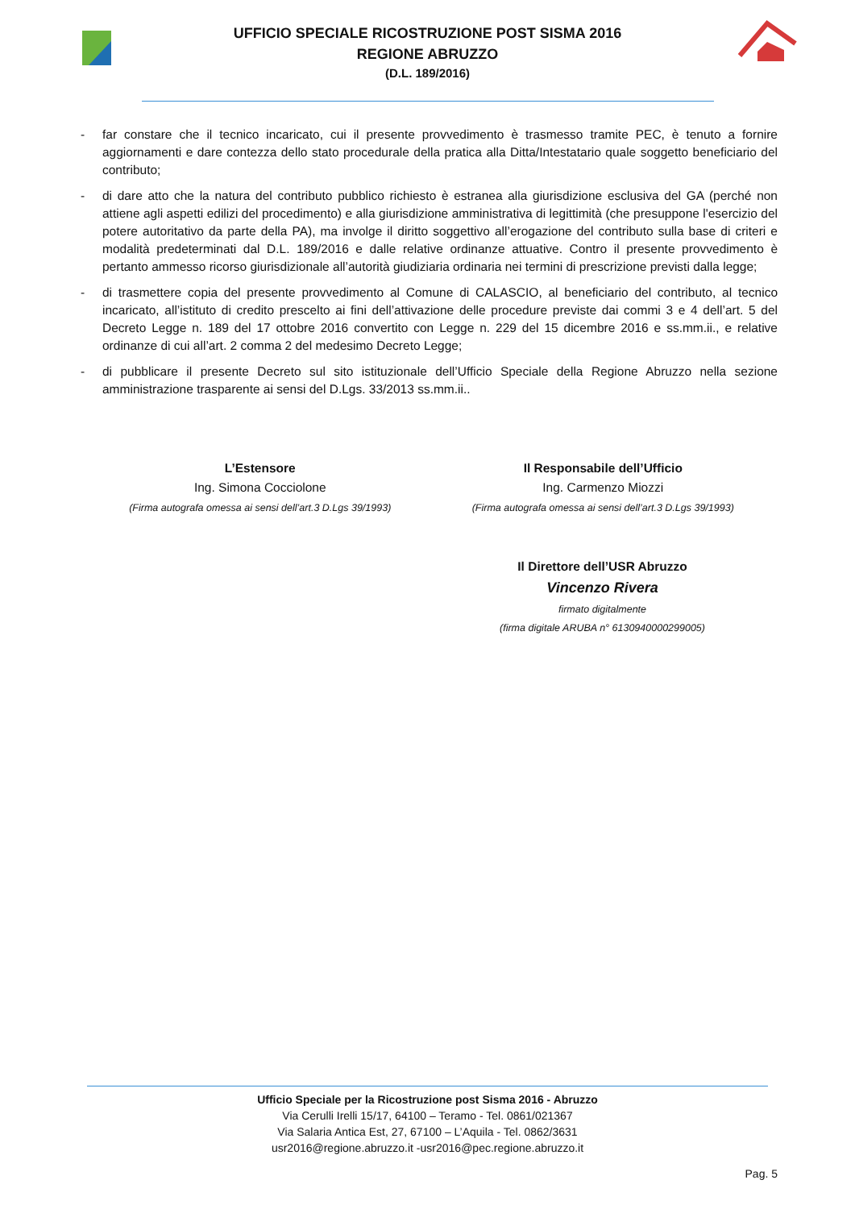UFFICIO SPECIALE RICOSTRUZIONE POST SISMA 2016
REGIONE ABRUZZO
(D.L. 189/2016)
- far constare che il tecnico incaricato, cui il presente provvedimento è trasmesso tramite PEC, è tenuto a fornire aggiornamenti e dare contezza dello stato procedurale della pratica alla Ditta/Intestatario quale soggetto beneficiario del contributo;
- di dare atto che la natura del contributo pubblico richiesto è estranea alla giurisdizione esclusiva del GA (perché non attiene agli aspetti edilizi del procedimento) e alla giurisdizione amministrativa di legittimità (che presuppone l'esercizio del potere autoritativo da parte della PA), ma involge il diritto soggettivo all’erogazione del contributo sulla base di criteri e modalità predeterminati dal D.L. 189/2016 e dalle relative ordinanze attuative. Contro il presente provvedimento è pertanto ammesso ricorso giurisdizionale all’autorità giudiziaria ordinaria nei termini di prescrizione previsti dalla legge;
- di trasmettere copia del presente provvedimento al Comune di CALASCIO, al beneficiario del contributo, al tecnico incaricato, all’istituto di credito prescelto ai fini dell’attivazione delle procedure previste dai commi 3 e 4 dell’art. 5 del Decreto Legge n. 189 del 17 ottobre 2016 convertito con Legge n. 229 del 15 dicembre 2016 e ss.mm.ii., e relative ordinanze di cui all’art. 2 comma 2 del medesimo Decreto Legge;
- di pubblicare il presente Decreto sul sito istituzionale dell’Ufficio Speciale della Regione Abruzzo nella sezione amministrazione trasparente ai sensi del D.Lgs. 33/2013 ss.mm.ii..
L’Estensore
Ing. Simona Cocciolone
(Firma autografa omessa ai sensi dell’art.3 D.Lgs 39/1993)
Il Responsabile dell’Ufficio
Ing. Carmenzo Miozzi
(Firma autografa omessa ai sensi dell’art.3 D.Lgs 39/1993)
Il Direttore dell’USR Abruzzo
Vincenzo Rivera
firmato digitalmente
(firma digitale ARUBA n° 6130940000299005)
Ufficio Speciale per la Ricostruzione post Sisma 2016 - Abruzzo
Via Cerulli Irelli 15/17, 64100 – Teramo - Tel. 0861/021367
Via Salaria Antica Est, 27, 67100 – L’Aquila - Tel. 0862/3631
usr2016@regione.abruzzo.it -usr2016@pec.regione.abruzzo.it
Pag. 5